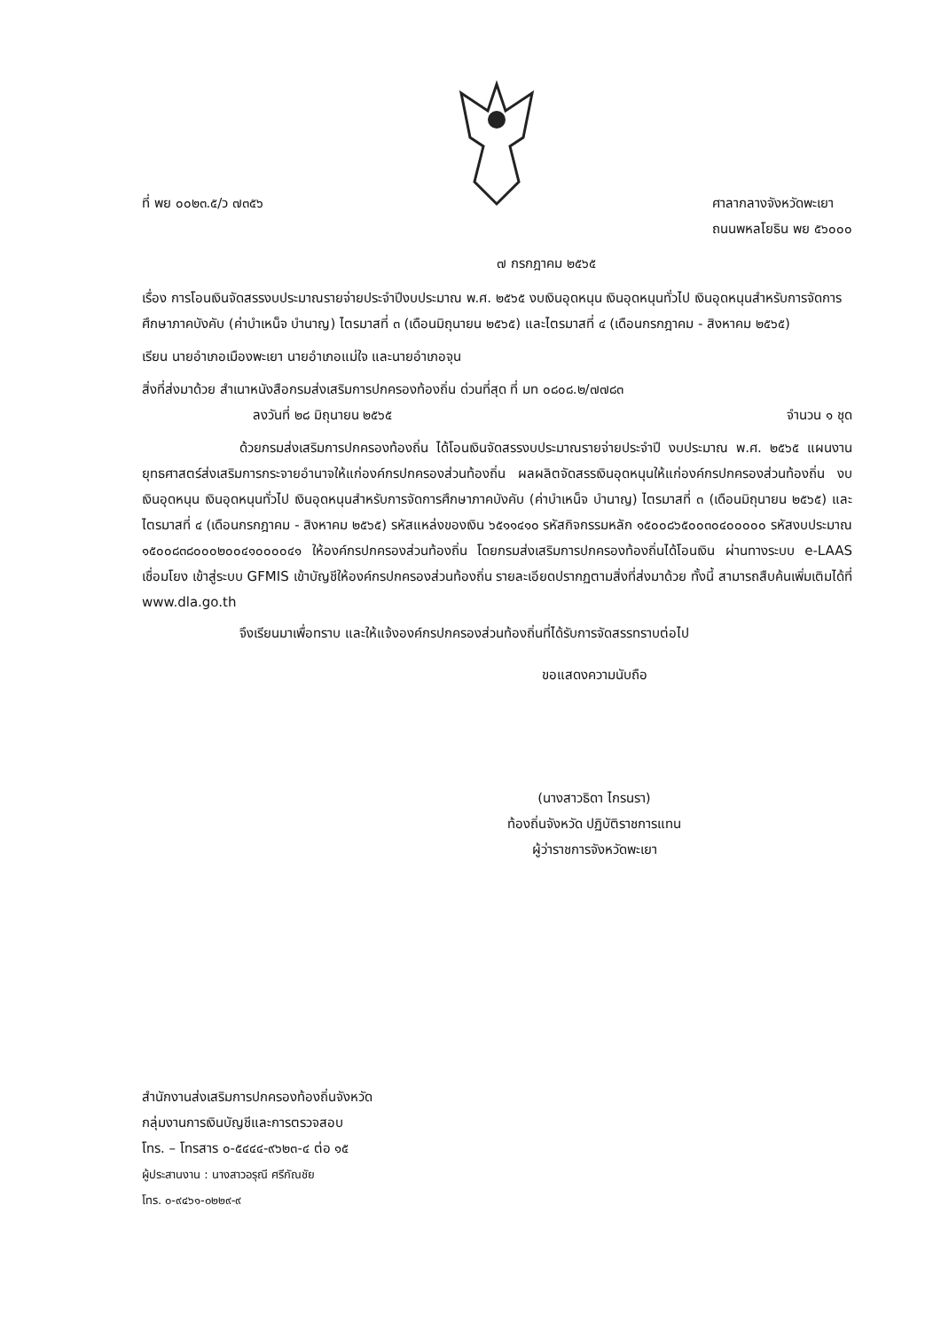ที่ พย ๐๐๒๓.๕/ว ๗๓๕๖ ศาลากลางจังหวัดพะเยา
ถนนพหลโยธิน พย ๕๖๐๐๐
๗ กรกฎาคม ๒๕๖๕
เรื่อง การโอนเงินจัดสรรงบประมาณรายจ่ายประจำปีงบประมาณ พ.ศ. ๒๕๖๕ งบเงินอุดหนุน เงินอุดหนุนทั่วไป เงินอุดหนุนสำหรับการจัดการศึกษาภาคบังคับ (ค่าบำเหน็จ บำนาญ) ไตรมาสที่ ๓ (เดือนมิถุนายน ๒๕๖๕) และไตรมาสที่ ๔ (เดือนกรกฎาคม - สิงหาคม ๒๕๖๕)
เรียน นายอำเภอเมืองพะเยา นายอำเภอแม่ใจ และนายอำเภอจุน
สิ่งที่ส่งมาด้วย สำเนาหนังสือกรมส่งเสริมการปกครองท้องถิ่น ด่วนที่สุด ที่ มท ๐๘๐๘.๒/๗๗๘๓
ลงวันที่ ๒๘ มิถุนายน ๒๕๖๕ จำนวน ๑ ชุด
ด้วยกรมส่งเสริมการปกครองท้องถิ่น ได้โอนเงินจัดสรรงบประมาณรายจ่ายประจำปี งบประมาณ พ.ศ. ๒๕๖๕ แผนงานยุทธศาสตร์ส่งเสริมการกระจายอำนาจให้แก่องค์กรปกครองส่วนท้องถิ่น ผลผลิตจัดสรรเงินอุดหนุนให้แก่องค์กรปกครองส่วนท้องถิ่น งบเงินอุดหนุน เงินอุดหนุนทั่วไป เงินอุดหนุนสำหรับการจัดการศึกษาภาคบังคับ (ค่าบำเหน็จ บำนาญ) ไตรมาสที่ ๓ (เดือนมิถุนายน ๒๕๖๕) และไตรมาสที่ ๔ (เดือนกรกฎาคม - สิงหาคม ๒๕๖๕) รหัสแหล่งของเงิน ๖๕๑๑๔๑๐ รหัสกิจกรรมหลัก ๑๕๐๐๘๖๕๐๐๓๐๔๐๐๐๐๐ รหัสงบประมาณ ๑๕๐๐๘๓๘๐๐๐๒๐๐๔๑๐๐๐๐๔๑ ให้องค์กรปกครองส่วนท้องถิ่น โดยกรมส่งเสริมการปกครองท้องถิ่นได้โอนเงิน ผ่านทางระบบ e-LAAS เชื่อมโยง เข้าสู่ระบบ GFMIS เข้าบัญชีให้องค์กรปกครองส่วนท้องถิ่น รายละเอียดปรากฏตามสิ่งที่ส่งมาด้วย ทั้งนี้ สามารถสืบค้นเพิ่มเติมได้ที่ www.dla.go.th
จึงเรียนมาเพื่อทราบ และให้แจ้งองค์กรปกครองส่วนท้องถิ่นที่ได้รับการจัดสรรทราบต่อไป
ขอแสดงความนับถือ
(นางสาวธิดา ไกรนรา)
ท้องถิ่นจังหวัด ปฏิบัติราชการแทน
ผู้ว่าราชการจังหวัดพะเยา
สำนักงานส่งเสริมการปกครองท้องถิ่นจังหวัด
กลุ่มงานการเงินบัญชีและการตรวจสอบ
โทร. – โทรสาร ๐-๕๔๔๔-๙๖๒๓-๔ ต่อ ๑๕
ผู้ประสานงาน : นางสาวอรุณี ศรีกัณชัย
โทร. ๐-๙๔๖๑-๐๒๒๙-๙